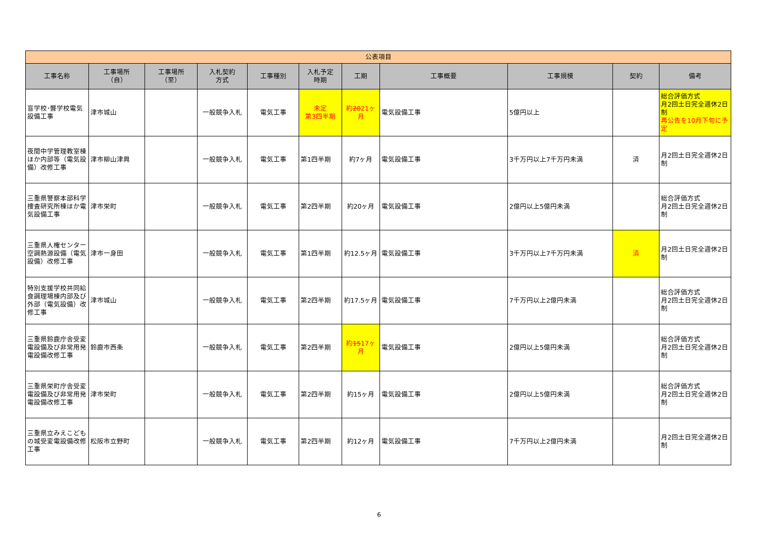| 公表項目 | | | | | | | | | | |
| --- | --- | --- | --- | --- | --- | --- | --- | --- | --- | --- |
| 工事名称 | 工事場所 （自） | 工事場所 （至） | 入札契約 方式 | 工事種別 | 入札予定 時期 | 工期 | 工事概要 | 工事規模 | 契約 | 備考 |
| 盲学校･聾学校電気設備工事 | 津市城山 | | 一般競争入札 | 電気工事 | 未定 第3四半期 | 約 20 21ヶ月 | 電気設備工事 | 5億円以上 | | 総合評価方式 月2回土日完全週休2日制 再公告を10月下旬に予定 |
| 夜間中学管理教室棟ほか内部等（電気設備）改修工事 | 津市柳山津興 | | 一般競争入札 | 電気工事 | 第1四半期 | 約7ヶ月 | 電気設備工事 | 3千万円以上7千万円未満 | 済 | 月2回土日完全週休2日制 |
| 三重県警察本部科学捜査研究所棟ほか電気設備工事 | 津市栄町 | | 一般競争入札 | 電気工事 | 第2四半期 | 約20ヶ月 | 電気設備工事 | 2億円以上5億円未満 | | 総合評価方式 月2回土日完全週休2日制 |
| 三重県人権センター空調熱源設備（電気設備）改修工事 | 津市一身田 | | 一般競争入札 | 電気工事 | 第1四半期 | 約12.5ヶ月 | 電気設備工事 | 3千万円以上7千万円未満 | 済 | 月2回土日完全週休2日制 |
| 特別支援学校共同給食調理場棟内部及び外部（電気設備）改修工事 | 津市城山 | | 一般競争入札 | 電気工事 | 第2四半期 | 約17.5ヶ月 | 電気設備工事 | 7千万円以上2億円未満 | | 総合評価方式 月2回土日完全週休2日制 |
| 三重県鈴鹿庁舎受変電設備及び非常用発電設備改修工事 | 鈴鹿市西条 | | 一般競争入札 | 電気工事 | 第2四半期 | 約 15 17ヶ月 | 電気設備工事 | 2億円以上5億円未満 | | 総合評価方式 月2回土日完全週休2日制 |
| 三重県栄町庁舎受変電設備及び非常用発電設備改修工事 | 津市栄町 | | 一般競争入札 | 電気工事 | 第2四半期 | 約15ヶ月 | 電気設備工事 | 2億円以上5億円未満 | | 総合評価方式 月2回土日完全週休2日制 |
| 三重県立みえこどもの城受変電設備改修工事 | 松阪市立野町 | | 一般競争入札 | 電気工事 | 第2四半期 | 約12ヶ月 | 電気設備工事 | 7千万円以上2億円未満 | | 月2回土日完全週休2日制 |
6